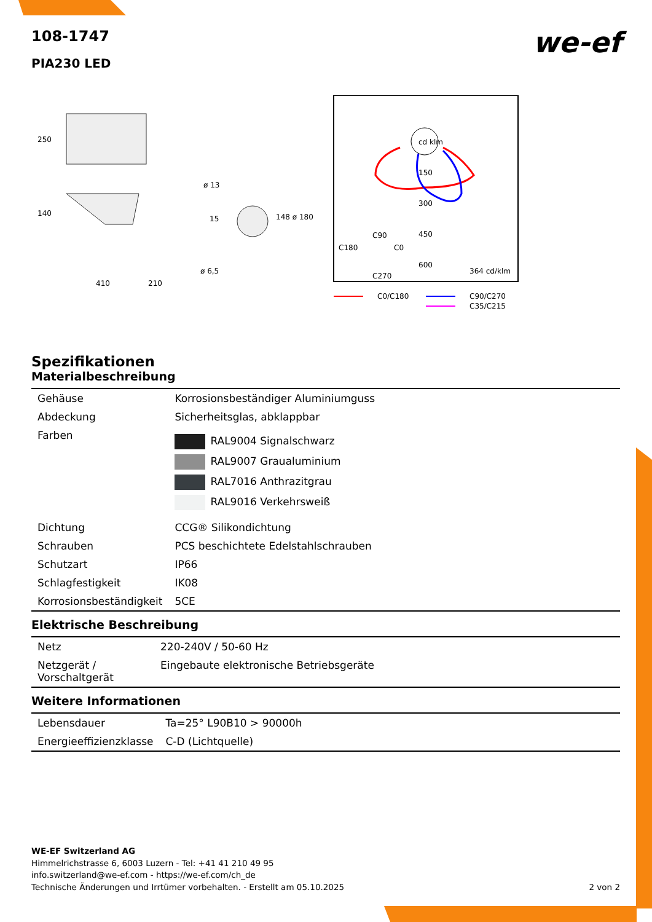we-ef
108-1747
PIA230 LED
250
140
410
210
ø 13
15
ø 6,5
148 ø 180
cd klm
150
300
450
600
C180
C90
C0
C270
364 cd/klm
C0/C180
C90/C270
C35/C215
Spezifikationen
Materialbeschreibung
| Gehäuse | Korrosionsbeständiger Aluminiumguss |
| Abdeckung | Sicherheitsglas, abklappbar |
| Farben | RAL9004 Signalschwarz RAL9007 Graualuminium RAL7016 Anthrazitgrau RAL9016 Verkehrsweiß |
| Dichtung | CCG® Silikondichtung |
| Schrauben | PCS beschichtete Edelstahlschrauben |
| Schutzart | IP66 |
| Schlagfestigkeit | IK08 |
| Korrosionsbeständigkeit | 5CE |
Elektrische Beschreibung
| Netz | 220-240V / 50-60 Hz |
| Netzgerät / Vorschaltgerät | Eingebaute elektronische Betriebsgeräte |
Weitere Informationen
| Lebensdauer | Ta=25° L90B10 > 90000h |
| Energieeffizienzklasse | C-D (Lichtquelle) |
WE-EF Switzerland AG
Himmelrichstrasse 6, 6003 Luzern - Tel: +41 41 210 49 95
info.switzerland@we-ef.com - https://we-ef.com/ch_de
Technische Änderungen und Irrtümer vorbehalten. - Erstellt am 05.10.2025 2 von 2